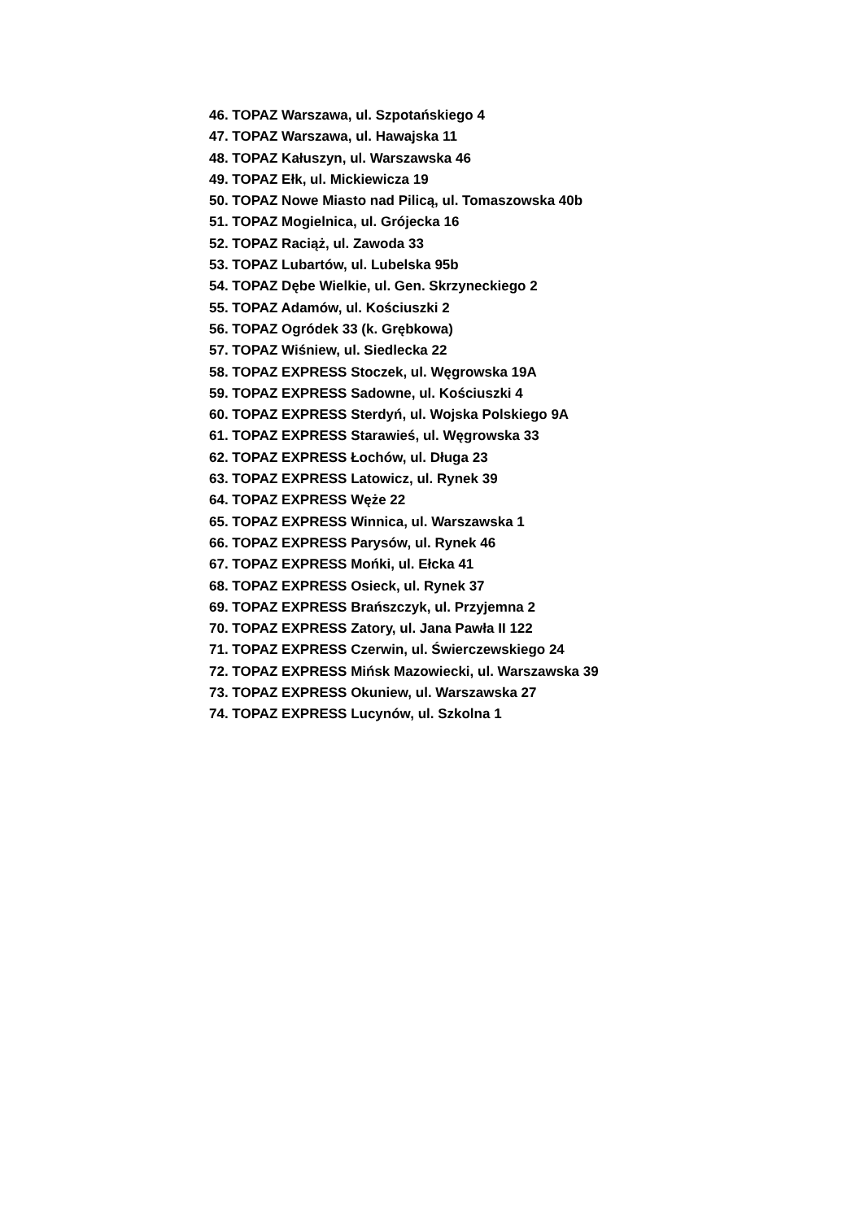46. TOPAZ Warszawa, ul. Szpotańskiego 4
47. TOPAZ Warszawa, ul. Hawajska 11
48. TOPAZ Kałuszyn, ul. Warszawska 46
49. TOPAZ Ełk, ul. Mickiewicza 19
50. TOPAZ Nowe Miasto nad Pilicą, ul. Tomaszowska 40b
51. TOPAZ Mogielnica, ul. Grójecka 16
52. TOPAZ Raciąż, ul. Zawoda 33
53. TOPAZ Lubartów, ul. Lubelska 95b
54. TOPAZ Dębe Wielkie, ul. Gen. Skrzyneckiego 2
55. TOPAZ Adamów, ul. Kościuszki 2
56. TOPAZ Ogródek 33 (k. Grębkowa)
57. TOPAZ Wiśniew, ul. Siedlecka 22
58. TOPAZ EXPRESS Stoczek, ul. Węgrowska 19A
59. TOPAZ EXPRESS Sadowne, ul. Kościuszki 4
60. TOPAZ EXPRESS Sterdyń, ul. Wojska Polskiego 9A
61. TOPAZ EXPRESS Starawieś, ul. Węgrowska 33
62. TOPAZ EXPRESS Łochów, ul. Długa 23
63. TOPAZ EXPRESS Latowicz, ul. Rynek 39
64. TOPAZ EXPRESS Węże 22
65. TOPAZ EXPRESS Winnica, ul. Warszawska 1
66. TOPAZ EXPRESS Parysów, ul. Rynek 46
67. TOPAZ EXPRESS Mońki, ul. Ełcka 41
68. TOPAZ EXPRESS Osieck, ul. Rynek 37
69. TOPAZ EXPRESS Brańszczyk, ul. Przyjemna 2
70. TOPAZ EXPRESS Zatory, ul. Jana Pawła II 122
71. TOPAZ EXPRESS Czerwin, ul. Świerczewskiego 24
72. TOPAZ EXPRESS Mińsk Mazowiecki, ul. Warszawska 39
73. TOPAZ EXPRESS Okuniew, ul. Warszawska 27
74. TOPAZ EXPRESS Lucynów, ul. Szkolna 1